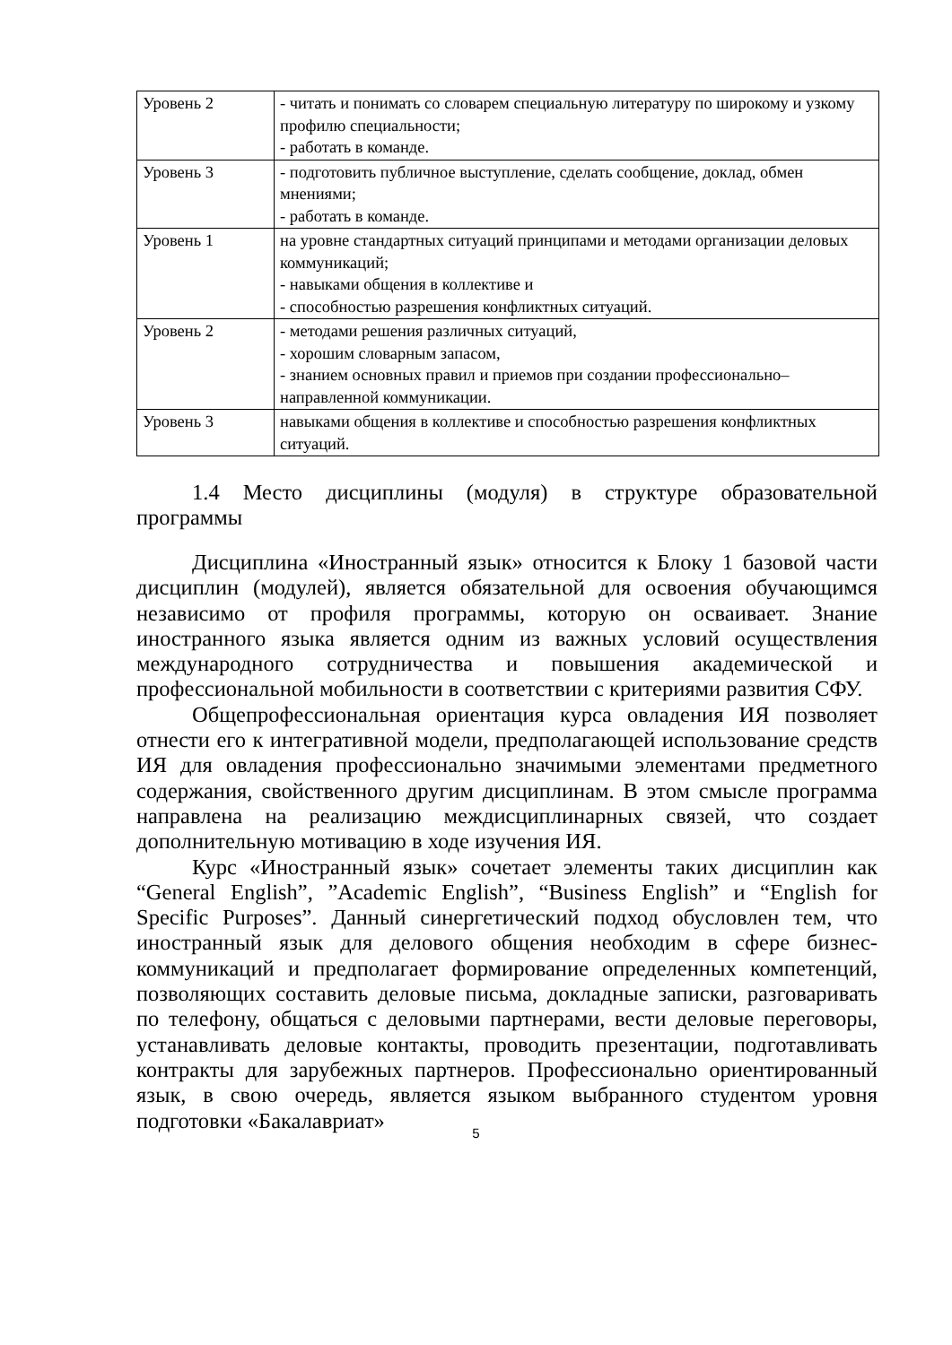| Уровень 2 | - читать и понимать со словарем специальную литературу по широкому и узкому профилю специальности; - работать в команде. |
| Уровень 3 | - подготовить публичное выступление, сделать сообщение, доклад, обмен мнениями; - работать в команде. |
| Уровень 1 | на уровне стандартных ситуаций принципами и методами организации деловых коммуникаций; - навыками общения в коллективе и - способностью разрешения конфликтных ситуаций. |
| Уровень 2 | - методами решения различных ситуаций, - хорошим словарным запасом, - знанием основных правил и приемов при создании профессионально– направленной коммуникации. |
| Уровень 3 | навыками общения в коллективе и способностью разрешения конфликтных ситуаций. |
1.4 Место дисциплины (модуля) в структуре образовательной программы
Дисциплина «Иностранный язык» относится к Блоку 1 базовой части дисциплин (модулей), является обязательной для освоения обучающимся независимо от профиля программы, которую он осваивает. Знание иностранного языка является одним из важных условий осуществления международного сотрудничества и повышения академической и профессиональной мобильности в соответствии с критериями развития СФУ.
Общепрофессиональная ориентация курса овладения ИЯ позволяет отнести его к интегративной модели, предполагающей использование средств ИЯ для овладения профессионально значимыми элементами предметного содержания, свойственного другим дисциплинам. В этом смысле программа направлена на реализацию междисциплинарных связей, что создает дополнительную мотивацию в ходе изучения ИЯ.
Курс «Иностранный язык» сочетает элементы таких дисциплин как “General English”, ”Academic English”, “Business English” и “English for Specific Purposes”. Данный синергетический подход обусловлен тем, что иностранный язык для делового общения необходим в сфере бизнес-коммуникаций и предполагает формирование определенных компетенций, позволяющих составить деловые письма, докладные записки, разговаривать по телефону, общаться с деловыми партнерами, вести деловые переговоры, устанавливать деловые контакты, проводить презентации, подготавливать контракты для зарубежных партнеров. Профессионально ориентированный язык, в свою очередь, является языком выбранного студентом уровня подготовки «Бакалавриат»
5